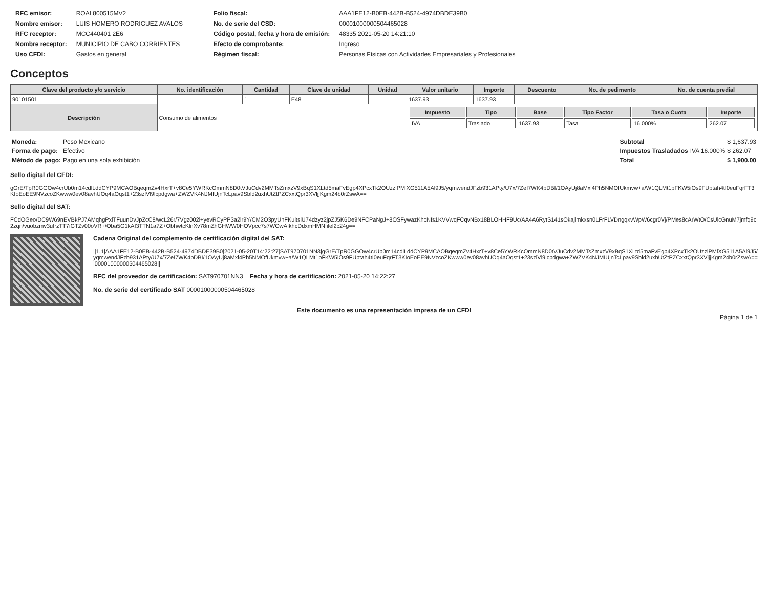| RFC emisor: | ROAL800515MV2 |
| Nombre emisor: | LUIS HOMERO RODRIGUEZ AVALOS |
| RFC receptor: | MCC440401 2E6 |
| Nombre receptor: | MUNICIPIO DE CABO CORRIENTES |
| Uso CFDI: | Gastos en general |
| Folio fiscal: | AAA1FE12-B0EB-442B-B524-4974DBDE39B0 |
| No. de serie del CSD: | 00001000000504465028 |
| Código postal, fecha y hora de emisión: | 48335 2021-05-20 14:21:10 |
| Efecto de comprobante: | Ingreso |
| Régimen fiscal: | Personas Físicas con Actividades Empresariales y Profesionales |
Conceptos
| Clave del producto y/o servicio | No. identificación | Cantidad | Clave de unidad | Unidad | Valor unitario | Importe | Descuento | No. de pedimento | No. de cuenta predial |
| --- | --- | --- | --- | --- | --- | --- | --- | --- | --- |
| 90101501 | | 1 | E48 | | 1637.93 | 1637.93 | | | |
| Descripción | Consumo de alimentos | | | | / Impuesto / Tipo / Base / Tipo Factor / Tasa o Cuota / Importe / / --- / --- / --- / --- / --- / --- / / IVA / Traslado / 1637.93 / Tasa / 16.000% / 262.07 / | | | | |
| Moneda: | Peso Mexicano |
| Forma de pago: | Efectivo |
| Método de pago: | Pago en una sola exhibición |
| Subtotal | | $ 1,637.93 |
| Impuestos Trasladados | IVA 16.000% | $ 262.07 |
| Total | | $ 1,900.00 |
Sello digital del CFDI:
gGrE/TpR0GGOw4crUb0m14cdlLddCYP9MCAOBqeqmZv4HxrT+v8Ce5YWRKcOmmN8D0tVJuCdv2MMTsZmxzV9xBqS1XLtd5maFvEgp4XPcxTk2OUzzlPMlXG511A5Al9J5/yqmwendJFzb931APty/U7x/7ZeI7WK4pDBI/1OAyUj8aMxl4Ph5NMOfUkmvw+a/W1QLMt1pFKW5iOs9FUptah4tI0euFqrFT3KIoEoEE9NVzcoZKwww0ev08avhUOq4aOqst1+23szlVl9lcpdgwa+ZWZVK4NJMIUjnTcLpav9Sbld2uxhUtZtPZCxxtQpr3XVljjKgm24b0rZswA==
Sello digital del SAT:
FCdOGeo/DC9W69nEVBkPJ7AMqhgPxlTFuunDvJpZcC8/wcL26r/7Vgz002l+yevRCyPP3a2lr9Y/CM2O3pyUnFKuitslU74dzyz2jpZJ5K6De9NFCPaNgJ+8OSFywazKhcNfs1KVVwqFCqvNBx18BLOHHF9Uc/AA4A6RytS141sOkajlmkxsn0LFrFLVDngqxvWpW6cgr0Vj/PMes8cArWtO/CsUlcGnuM7jmfq9c2zqn/vuobzmv3ufrzTT7iGTZv00oVR+/Oba5G1kAI3TTN1a7Z+ObhwtcKlnXv78mZhGHWW0HOVpcc7s7WOwAIkhcDdxmHMNfilel2c24g==
Cadena Original del complemento de certificación digital del SAT:
||1.1|AAA1FE12-B0EB-442B-B524-4974DBDE39B0|2021-05-20T14:22:27|SAT970701NN3|gGrE/TpR0GGOw4crUb0m14cdlLddCYP9MCAOBqeqmZv4HxrT+v8Ce5YWRKcOmmN8D0tVJuCdv2MMTsZmxzV9xBqS1XLtd5maFvEgp4XPcxTk2OUzzlPMlXG511A5Al9J5/yqmwendJFzb931APty/U7x/7ZeI7WK4pDBI/1OAyUj8aMxl4Ph5NMOfUkmvw+a/W1QLMt1pFKW5iOs9FUptah4tI0euFqrFT3KIoEoEE9NVzcoZKwww0ev08avhUOq4aOqst1+23szlVl9lcpdgwa+ZWZVK4NJMIUjnTcLpav9Sbld2uxhUtZtPZCxxtQpr3XVljjKgm24b0rZswA==|00001000000504465028||
RFC del proveedor de certificación: SAT970701NN3 Fecha y hora de certificación: 2021-05-20 14:22:27
No. de serie del certificado SAT 00001000000504465028
Este documento es una representación impresa de un CFDI
Página 1 de 1